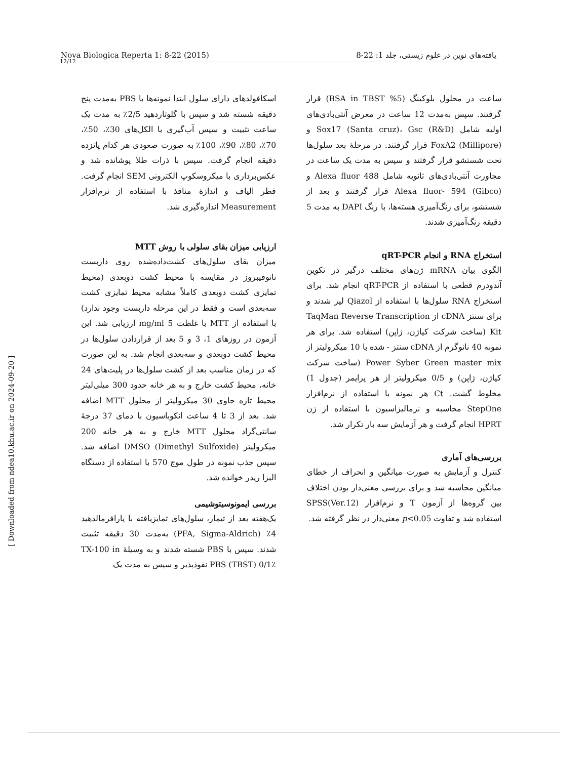12/12
Nova Biologica Reperta 1: 8-22 (2015) یافته‌های نوین در علوم زیستی، جلد 1: 22-8
اسکافولدهای دارای سلول ابتدا نمونه‌ها با PBS به‌مدت پنج دقیقه شسته شد و سپس با گلوتاردهید 2/5٪ به مدت یک ساعت تثبیت و سپس آب‌گیری با الکل‌های 30٪، 50٪، 70٪، 80٪، 90٪، 100٪ به صورت صعودی هر کدام پانزده دقیقه انجام گرفت. سپس با ذرات طلا پوشانده شد و عکس‌برداری با میکروسکوپ الکترونی SEM انجام گرفت. قطر الیاف و اندازهٔ منافذ با استفاده از نرم‌افزار Measurement اندازه‌گیری شد.
ارزیابی میزان بقای سلولی با روش MTT
میزان بقای سلول‌های کشت‌داده‌شده روی داربست نانوفیبروز در مقایسه با محیط کشت دوبعدی (محیط تمایزی کشت دوبعدی کاملاً مشابه محیط تمایزی کشت سه‌بعدی است و فقط در این مرحله داربست وجود ندارد) با استفاده از MTT با غلظت 5 mg/ml ارزیابی شد. این آزمون در روزهای 1، 3 و 5 بعد از قراردادن سلول‌ها در محیط کشت دوبعدی و سه‌بعدی انجام شد. به این صورت که در زمان مناسب بعد از کشت سلول‌ها در پلیت‌های 24 خانه، محیط کشت خارج و به هر خانه حدود 300 میلی‌لیتر محیط تازه حاوی 30 میکرولیتر از محلول MTT اضافه شد. بعد از 3 تا 4 ساعت انکوباسیون با دمای 37 درجهٔ سانتی‌گراد محلول MTT خارج و به هر خانه 200 میکرولیتر (DMSO (Dimethyl Sulfoxide اضافه شد. سپس جذب نمونه در طول موج 570 با استفاده از دستگاه الیزا ریدر خوانده شد.
بررسی ایمونوسیتوشیمی
یک‌هفته بعد از تیمار، سلول‌های تمایزیافته با پارافرمالدهید 4٪ (PFA, Sigma-Aldrich) به‌مدت 30 دقیقه تثبیت شدند. سپس با PBS شسته شدند و به وسیلهٔ TX-100 in PBS (TBST) 0/1٪ نفوذپذیر و سپس به مدت یک
ساعت در محلول بلوکینگ (5% BSA in TBST) قرار گرفتند. سپس به‌مدت 12 ساعت در معرض آنتی‌بادی‌های اولیه شامل Sox17 (Santa cruz)، Gsc (R&D) و FoxA2 (Millipore) قرار گرفتند. در مرحلهٔ بعد سلول‌ها تحت شستشو قرار گرفتند و سپس به مدت یک ساعت در مجاورت آنتی‌بادی‌های ثانویه شامل Alexa fluor 488 و Alexa fluor- 594 (Gibco) قرار گرفتند و بعد از شستشو، برای رنگ‌آمیزی هسته‌ها، با رنگ DAPI به مدت 5 دقیقه رنگ‌آمیزی شدند.
استخراج RNA و انجام qRT-PCR
الگوی بیان mRNA ژن‌های مختلف درگیر در تکوین آندودرم قطعی با استفاده از qRT-PCR انجام شد. برای استخراج RNA سلول‌ها با استفاده از Qiazol لیز شدند و برای سنتز cDNA از TaqMan Reverse Transcription Kit (ساخت شرکت کیاژن، ژاپن) استفاده شد. برای هر نمونه 40 نانوگرم از cDNA سنتز - شده با 10 میکرولیتر از Power Syber Green master mix (ساخت شرکت کیاژن، ژاپن) و 0/5 میکرولیتر از هر پرایمر (جدول 1) مخلوط گشت. Ct هر نمونه با استفاده از نرم‌افزار StepOne محاسبه و نرمالیزاسیون با استفاده از ژن HPRT انجام گرفت و هر آزمایش سه بار تکرار شد.
بررسی‌های آماری
کنترل و آزمایش به صورت میانگین و انحراف از خطای میانگین محاسبه شد و برای بررسی معنی‌دار بودن اختلاف بین گروه‌ها از آزمون T و نرم‌افزار SPSS(Ver.12) استفاده شد و تفاوت p<0.05 معنی‌دار در نظر گرفته شد.
[ Downloaded from ndea10.khu.ac.ir on 2024-09-20 ]